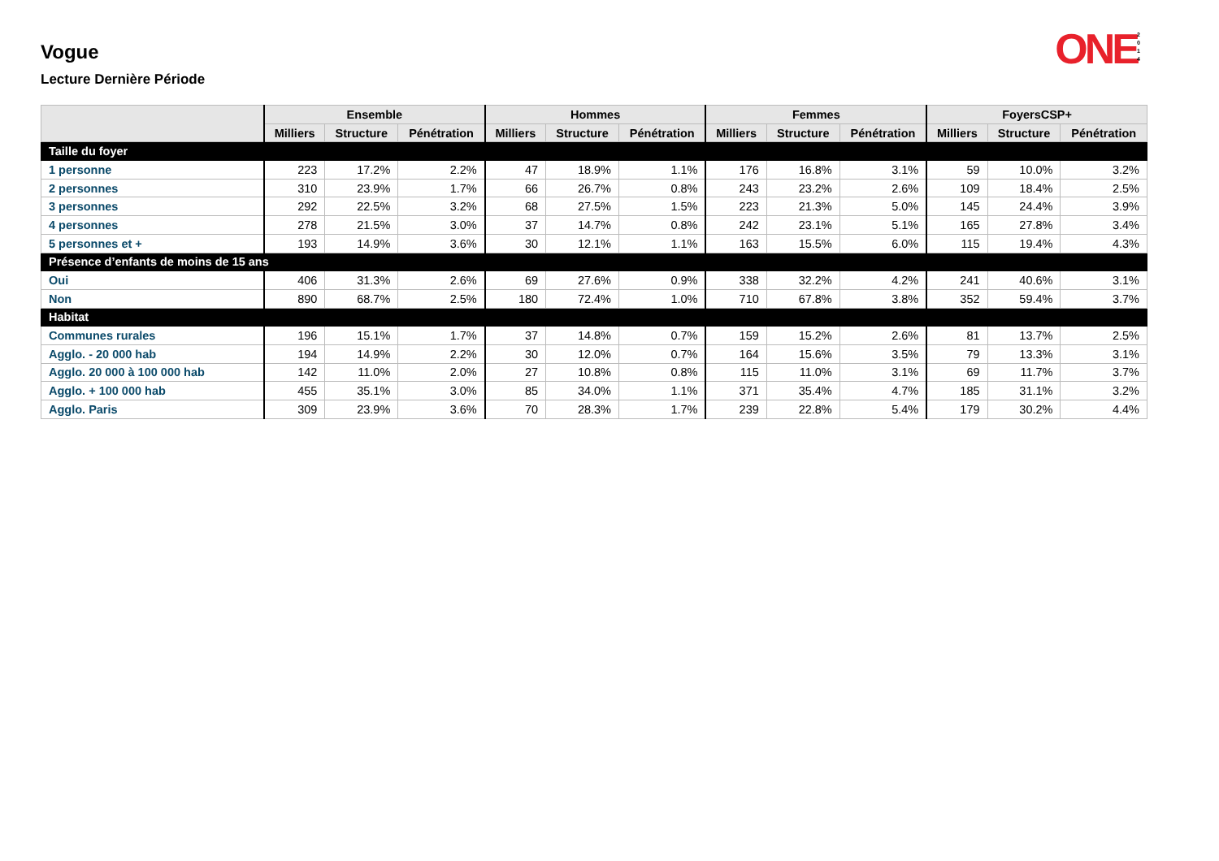Vogue
Lecture Dernière Période
ONE 2 0 1 4
| | Ensemble | | | Hommes | | | Femmes | | | FoyersCSP+ | | |
| --- | --- | --- | --- | --- | --- | --- | --- | --- | --- | --- | --- | --- |
| | Milliers | Structure | Pénétration | Milliers | Structure | Pénétration | Milliers | Structure | Pénétration | Milliers | Structure | Pénétration |
| Taille du foyer | | | | | | | | | | | | |
| 1 personne | 223 | 17.2% | 2.2% | 47 | 18.9% | 1.1% | 176 | 16.8% | 3.1% | 59 | 10.0% | 3.2% |
| 2 personnes | 310 | 23.9% | 1.7% | 66 | 26.7% | 0.8% | 243 | 23.2% | 2.6% | 109 | 18.4% | 2.5% |
| 3 personnes | 292 | 22.5% | 3.2% | 68 | 27.5% | 1.5% | 223 | 21.3% | 5.0% | 145 | 24.4% | 3.9% |
| 4 personnes | 278 | 21.5% | 3.0% | 37 | 14.7% | 0.8% | 242 | 23.1% | 5.1% | 165 | 27.8% | 3.4% |
| 5 personnes et + | 193 | 14.9% | 3.6% | 30 | 12.1% | 1.1% | 163 | 15.5% | 6.0% | 115 | 19.4% | 4.3% |
| Présence d’enfants de moins de 15 ans | | | | | | | | | | | | |
| Oui | 406 | 31.3% | 2.6% | 69 | 27.6% | 0.9% | 338 | 32.2% | 4.2% | 241 | 40.6% | 3.1% |
| Non | 890 | 68.7% | 2.5% | 180 | 72.4% | 1.0% | 710 | 67.8% | 3.8% | 352 | 59.4% | 3.7% |
| Habitat | | | | | | | | | | | | |
| Communes rurales | 196 | 15.1% | 1.7% | 37 | 14.8% | 0.7% | 159 | 15.2% | 2.6% | 81 | 13.7% | 2.5% |
| Agglo. - 20 000 hab | 194 | 14.9% | 2.2% | 30 | 12.0% | 0.7% | 164 | 15.6% | 3.5% | 79 | 13.3% | 3.1% |
| Agglo. 20 000 à 100 000 hab | 142 | 11.0% | 2.0% | 27 | 10.8% | 0.8% | 115 | 11.0% | 3.1% | 69 | 11.7% | 3.7% |
| Agglo. + 100 000 hab | 455 | 35.1% | 3.0% | 85 | 34.0% | 1.1% | 371 | 35.4% | 4.7% | 185 | 31.1% | 3.2% |
| Agglo. Paris | 309 | 23.9% | 3.6% | 70 | 28.3% | 1.7% | 239 | 22.8% | 5.4% | 179 | 30.2% | 4.4% |